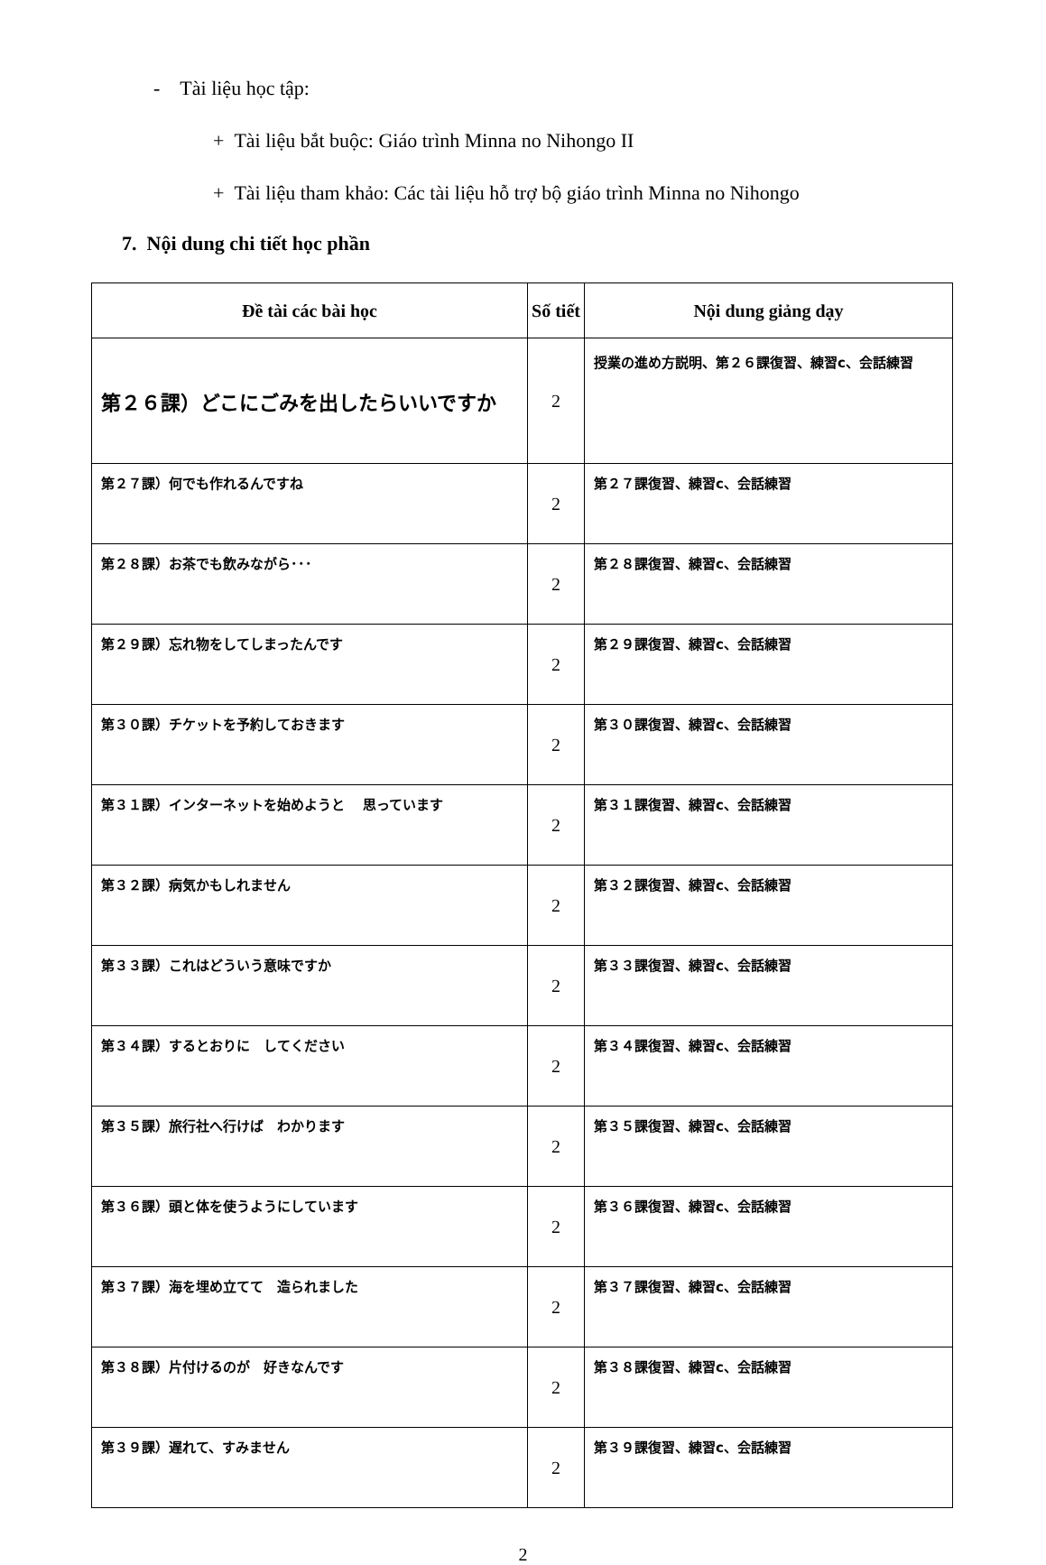- Tài liệu học tập:
+ Tài liệu bắt buộc: Giáo trình Minna no Nihongo II
+ Tài liệu tham khảo: Các tài liệu hỗ trợ bộ giáo trình Minna no Nihongo
7. Nội dung chi tiết học phần
| Đề tài các bài học | Số tiết | Nội dung giảng dạy |
| --- | --- | --- |
| 第２６課）どこにごみを出したらいいですか | 2 | 授業の進め方説明、第２６課復習、練習c、会話練習 |
| 第２７課）何でも作れるんですね | 2 | 第２７課復習、練習c、会話練習 |
| 第２８課）お茶でも飲みながら･･･ | 2 | 第２８課復習、練習c、会話練習 |
| 第２９課）忘れ物をしてしまったんです | 2 | 第２９課復習、練習c、会話練習 |
| 第３０課）チケットを予約しておきます | 2 | 第３０課復習、練習c、会話練習 |
| 第３１課）インターネットを始めようと 思っています | 2 | 第３１課復習、練習c、会話練習 |
| 第３２課）病気かもしれません | 2 | 第３２課復習、練習c、会話練習 |
| 第３３課）これはどういう意味ですか | 2 | 第３３課復習、練習c、会話練習 |
| 第３４課）するとおりに してください | 2 | 第３４課復習、練習c、会話練習 |
| 第３５課）旅行社へ行けば わかります | 2 | 第３５課復習、練習c、会話練習 |
| 第３６課）頭と体を使うようにしています | 2 | 第３６課復習、練習c、会話練習 |
| 第３７課）海を埋め立てて 造られました | 2 | 第３７課復習、練習c、会話練習 |
| 第３８課）片付けるのが 好きなんです | 2 | 第３８課復習、練習c、会話練習 |
| 第３９課）遅れて、すみません | 2 | 第３９課復習、練習c、会話練習 |
2